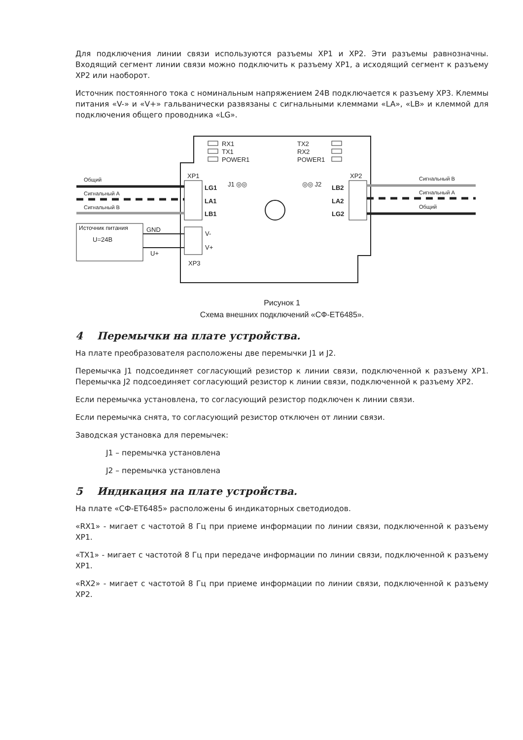Для подключения линии связи используются разъемы XP1 и XP2. Эти разъемы равнозначны. Входящий сегмент линии связи можно подключить к разъему XP1, а исходящий сегмент к разъему XP2 или наоборот.
Источник постоянного тока с номинальным напряжением 24В подключается к разъему XP3. Клеммы питания «V-» и «V+» гальванически развязаны с сигнальными клеммами «LA», «LB» и клеммой для подключения общего проводника «LG».
RX1
TX1
POWER1
TX2
RX2
POWER1
XP1
XP2
J1 ◎◎
◎◎ J2
LG1
LA1
LB1
LB2
LA2
LG2
Общий
Сигнальный А
Сигнальный В
Сигнальный В
Сигнальный А
Общий
Источник питания
U=24В
GND
U+
V-
V+
XP3
Рисунок 1
Схема внешних подключений «СФ-ET6485».
4 Перемычки на плате устройства.
На плате преобразователя расположены две перемычки J1 и J2.
Перемычка J1 подсоединяет согласующий резистор к линии связи, подключенной к разъему XP1. Перемычка J2 подсоединяет согласующий резистор к линии связи, подключенной к разъему XP2.
Если перемычка установлена, то согласующий резистор подключен к линии связи.
Если перемычка снята, то согласующий резистор отключен от линии связи.
Заводская установка для перемычек:
J1 – перемычка установлена
J2 – перемычка установлена
5 Индикация на плате устройства.
На плате «СФ-ET6485» расположены 6 индикаторных светодиодов.
«RX1» - мигает с частотой 8 Гц при приеме информации по линии связи, подключенной к разъему XP1.
«TX1» - мигает с частотой 8 Гц при передаче информации по линии связи, подключенной к разъему XP1.
«RX2» - мигает с частотой 8 Гц при приеме информации по линии связи, подключенной к разъему XP2.